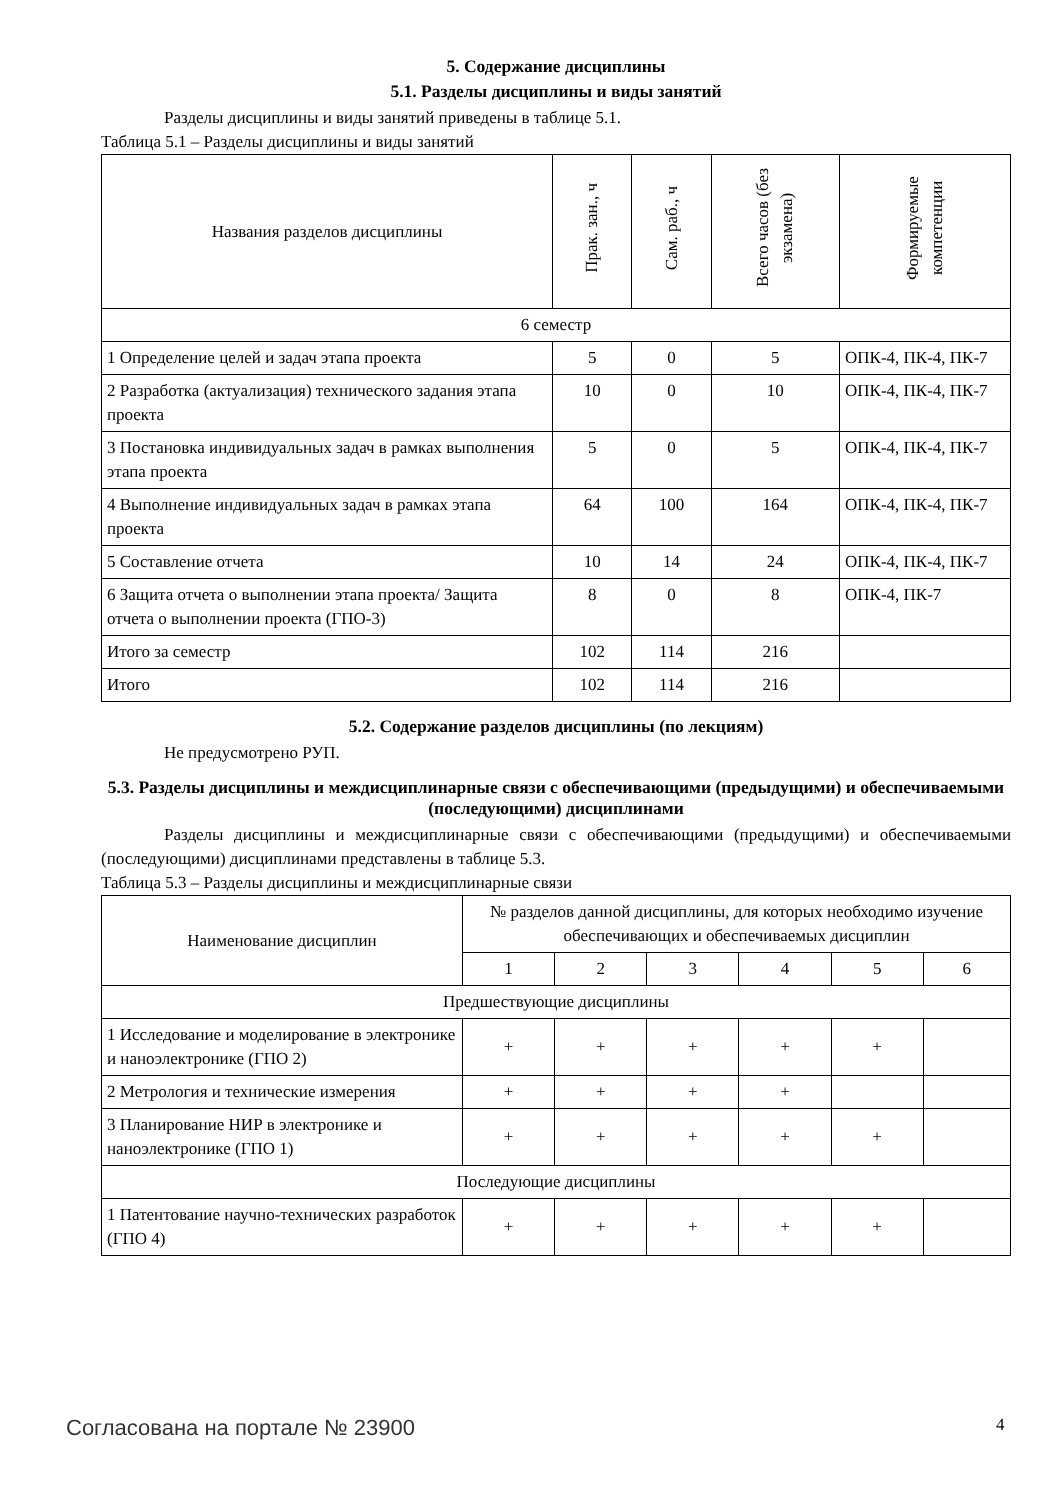5. Содержание дисциплины
5.1. Разделы дисциплины и виды занятий
Разделы дисциплины и виды занятий приведены в таблице 5.1.
Таблица 5.1 – Разделы дисциплины и виды занятий
| Названия разделов дисциплины | Прак. зан., ч | Сам. раб., ч | Всего часов (без экзамена) | Формируемые компетенции |
| --- | --- | --- | --- | --- |
| 6 семестр | | | | |
| 1 Определение целей и задач этапа проекта | 5 | 0 | 5 | ОПК-4, ПК-4, ПК-7 |
| 2 Разработка (актуализация) технического задания этапа проекта | 10 | 0 | 10 | ОПК-4, ПК-4, ПК-7 |
| 3 Постановка индивидуальных задач в рамках выполнения этапа проекта | 5 | 0 | 5 | ОПК-4, ПК-4, ПК-7 |
| 4 Выполнение индивидуальных задач в рамках этапа проекта | 64 | 100 | 164 | ОПК-4, ПК-4, ПК-7 |
| 5 Составление отчета | 10 | 14 | 24 | ОПК-4, ПК-4, ПК-7 |
| 6 Защита отчета о выполнении этапа проекта/ Защита отчета о выполнении проекта (ГПО-3) | 8 | 0 | 8 | ОПК-4, ПК-7 |
| Итого за семестр | 102 | 114 | 216 | |
| Итого | 102 | 114 | 216 | |
5.2. Содержание разделов дисциплины (по лекциям)
Не предусмотрено РУП.
5.3. Разделы дисциплины и междисциплинарные связи с обеспечивающими (предыдущими) и обеспечиваемыми (последующими) дисциплинами
Разделы дисциплины и междисциплинарные связи с обеспечивающими (предыдущими) и обеспечиваемыми (последующими) дисциплинами представлены в таблице 5.3.
Таблица 5.3 – Разделы дисциплины и междисциплинарные связи
| Наименование дисциплин | № разделов данной дисциплины, для которых необходимо изучение обеспечивающих и обеспечиваемых дисциплин | | | | | |
| --- | --- | --- | --- | --- | --- | --- |
| | 1 | 2 | 3 | 4 | 5 | 6 |
| Предшествующие дисциплины | | | | | | |
| 1 Исследование и моделирование в электронике и наноэлектронике (ГПО 2) | + | + | + | + | + | |
| 2 Метрология и технические измерения | + | + | + | + | | |
| 3 Планирование НИР в электронике и наноэлектронике (ГПО 1) | + | + | + | + | + | |
| Последующие дисциплины | | | | | | |
| 1 Патентование научно-технических разработок (ГПО 4) | + | + | + | + | + | |
Согласована на портале № 23900 4